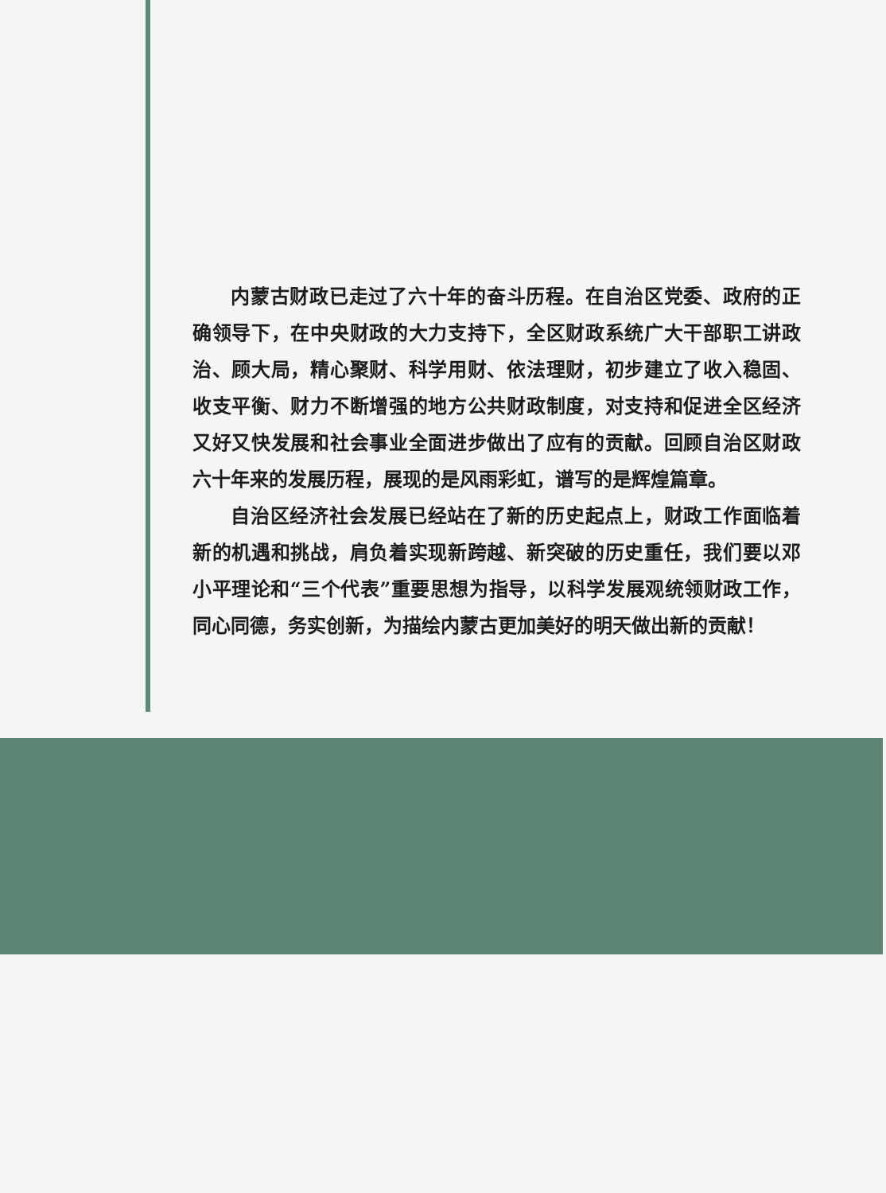内蒙古财政已走过了六十年的奋斗历程。在自治区党委、政府的正确领导下，在中央财政的大力支持下，全区财政系统广大干部职工讲政治、顾大局，精心聚财、科学用财、依法理财，初步建立了收入稳固、收支平衡、财力不断增强的地方公共财政制度，对支持和促进全区经济又好又快发展和社会事业全面进步做出了应有的贡献。回顾自治区财政六十年来的发展历程，展现的是风雨彩虹，谱写的是辉煌篇章。
自治区经济社会发展已经站在了新的历史起点上，财政工作面临着新的机遇和挑战，肩负着实现新跨越、新突破的历史重任，我们要以邓小平理论和“三个代表”重要思想为指导，以科学发展观统领财政工作，同心同德，务实创新，为描绘内蒙古更加美好的明天做出新的贡献！